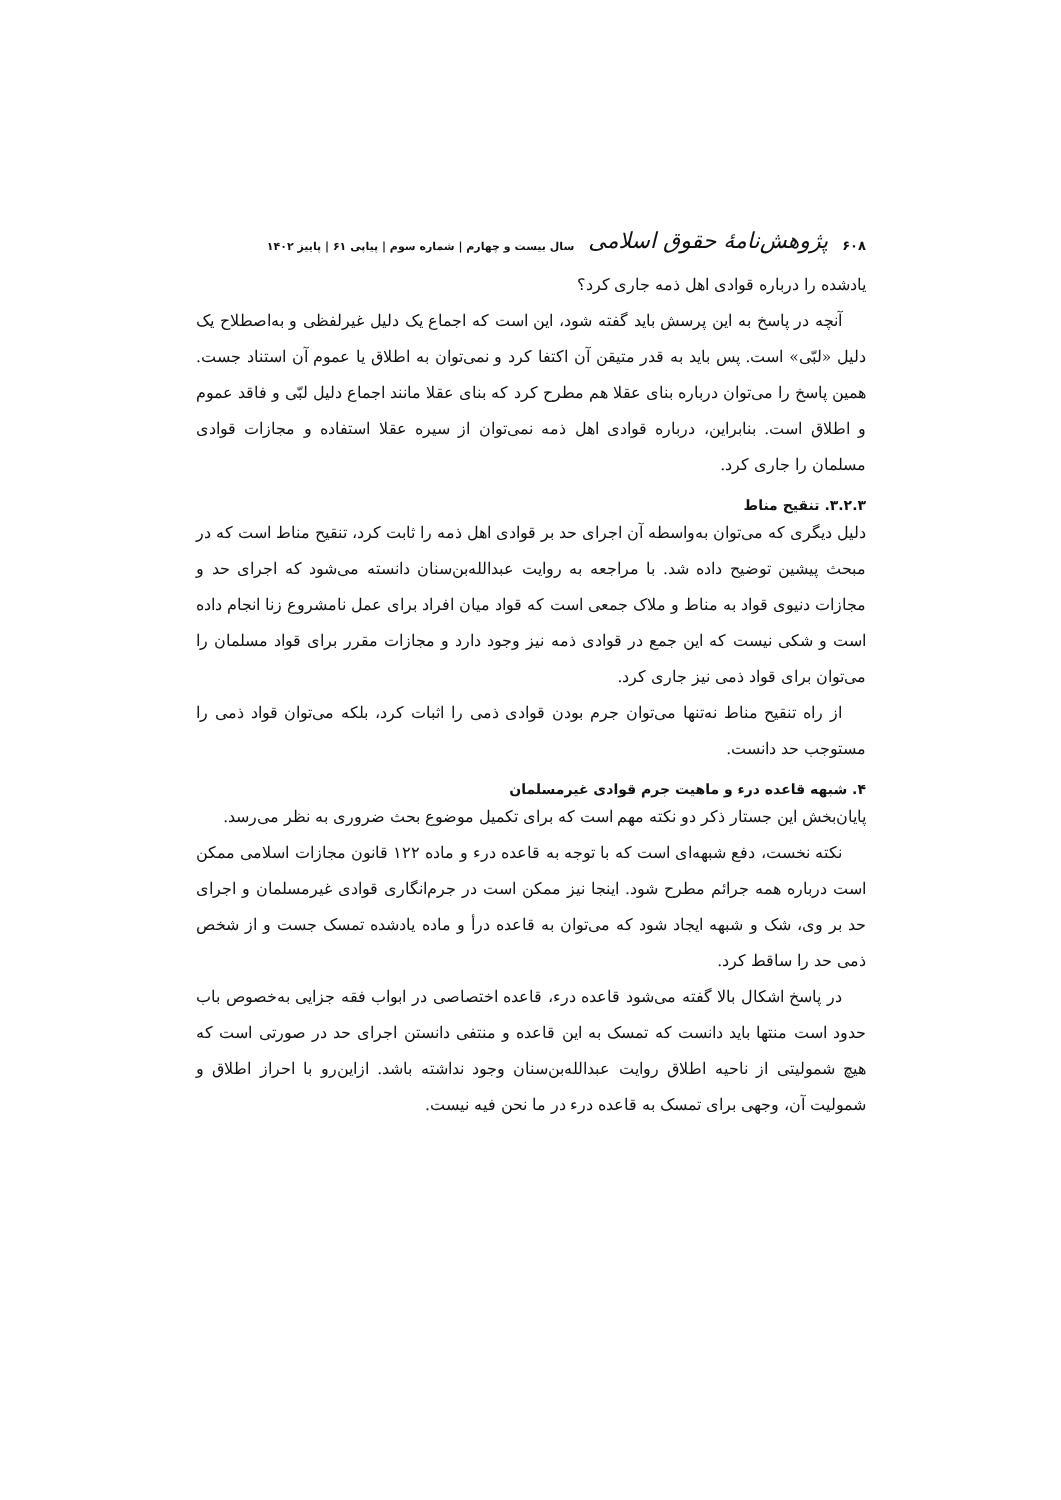۶۰۸ پژوهش‌نامۀ حقوق اسلامی سال بیست و چهارم | شماره سوم | پیاپی ۶۱ | پاییز ۱۴۰۲
یادشده را درباره قوادی اهل ذمه جاری کرد؟
آنچه در پاسخ به این پرسش باید گفته شود، این است که اجماع یک دلیل غیرلفظی و به‌اصطلاح یک دلیل «لبّی» است. پس باید به قدر متیقن آن اکتفا کرد و نمی‌توان به اطلاق یا عموم آن استناد جست. همین پاسخ را می‌توان درباره بنای عقلا هم مطرح کرد که بنای عقلا مانند اجماع دلیل لبّی و فاقد عموم و اطلاق است. بنابراین، درباره قوادی اهل ذمه نمی‌توان از سیره عقلا استفاده و مجازات قوادی مسلمان را جاری کرد.
۳.۲.۳. تنقیح مناط
دلیل دیگری که می‌توان به‌واسطه آن اجرای حد بر قوادی اهل ذمه را ثابت کرد، تنقیح مناط است که در مبحث پیشین توضیح داده شد. با مراجعه به روایت عبدالله‌بن‌سنان دانسته می‌شود که اجرای حد و مجازات دنیوی قواد به مناط و ملاک جمعی است که قواد میان افراد برای عمل نامشروع زنا انجام داده است و شکی نیست که این جمع در قوادی ذمه نیز وجود دارد و مجازات مقرر برای قواد مسلمان را می‌توان برای قواد ذمی نیز جاری کرد.
از راه تنقیح مناط نه‌تنها می‌توان جرم بودن قوادی ذمی را اثبات کرد، بلکه می‌توان قواد ذمی را مستوجب حد دانست.
۴. شبهه قاعده درء و ماهیت جرم قوادی غیرمسلمان
پایان‌بخش این جستار ذکر دو نکته مهم است که برای تکمیل موضوع بحث ضروری به نظر می‌رسد.
نکته نخست، دفع شبهه‌ای است که با توجه به قاعده درء و ماده ۱۲۲ قانون مجازات اسلامی ممکن است درباره همه جرائم مطرح شود. اینجا نیز ممکن است در جرم‌انگاری قوادی غیرمسلمان و اجرای حد بر وی، شک و شبهه ایجاد شود که می‌توان به قاعده درأ و ماده یادشده تمسک جست و از شخص ذمی حد را ساقط کرد.
در پاسخ اشکال بالا گفته می‌شود قاعده درء، قاعده اختصاصی در ابواب فقه جزایی به‌خصوص باب حدود است منتها باید دانست که تمسک به این قاعده و منتفی دانستن اجرای حد در صورتی است که هیچ شمولیتی از ناحیه اطلاق روایت عبدالله‌بن‌سنان وجود نداشته باشد. ازاین‌رو با احراز اطلاق و شمولیت آن، وجهی برای تمسک به قاعده درء در ما نحن فیه نیست.